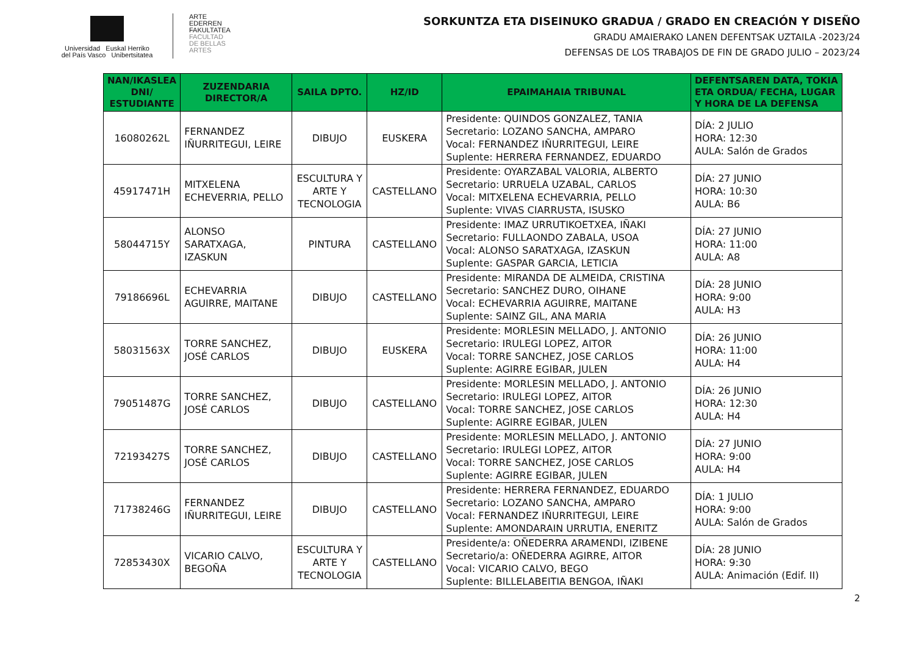Universidad Euskal Herriko
del País Vasco Unibertsitatea
ARTE
EDERREN
FAKULTATEA
FACULTAD
DE BELLAS
ARTES
SORKUNTZA ETA DISEINUKO GRADUA / GRADO EN CREACIÓN Y DISEÑO
GRADU AMAIERAKO LANEN DEFENTSAK UZTAILA -2023/24
DEFENSAS DE LOS TRABAJOS DE FIN DE GRADO JULIO – 2023/24
| NAN/IKASLEA DNI/ ESTUDIANTE | ZUZENDARIA DIRECTOR/A | SAILA DPTO. | HZ/ID | EPAIMAHAIA TRIBUNAL | DEFENTSAREN DATA, TOKIA ETA ORDUA/ FECHA, LUGAR Y HORA DE LA DEFENSA |
| --- | --- | --- | --- | --- | --- |
| 16080262L | FERNANDEZ IÑURRITEGUI, LEIRE | DIBUJO | EUSKERA | Presidente: QUINDOS GONZALEZ, TANIA Secretario: LOZANO SANCHA, AMPARO Vocal: FERNANDEZ IÑURRITEGUI, LEIRE Suplente: HERRERA FERNANDEZ, EDUARDO | DÍA: 2 JULIO HORA: 12:30 AULA: Salón de Grados |
| 45917471H | MITXELENA ECHEVERRIA, PELLO | ESCULTURA Y ARTE Y TECNOLOGIA | CASTELLANO | Presidente: OYARZABAL VALORIA, ALBERTO Secretario: URRUELA UZABAL, CARLOS Vocal: MITXELENA ECHEVARRIA, PELLO Suplente: VIVAS CIARRUSTA, ISUSKO | DÍA: 27 JUNIO HORA: 10:30 AULA: B6 |
| 58044715Y | ALONSO SARATXAGA, IZASKUN | PINTURA | CASTELLANO | Presidente: IMAZ URRUTIKOETXEA, IÑAKI Secretario: FULLAONDO ZABALA, USOA Vocal: ALONSO SARATXAGA, IZASKUN Suplente: GASPAR GARCIA, LETICIA | DÍA: 27 JUNIO HORA: 11:00 AULA: A8 |
| 79186696L | ECHEVARRIA AGUIRRE, MAITANE | DIBUJO | CASTELLANO | Presidente: MIRANDA DE ALMEIDA, CRISTINA Secretario: SANCHEZ DURO, OIHANE Vocal: ECHEVARRIA AGUIRRE, MAITANE Suplente: SAINZ GIL, ANA MARIA | DÍA: 28 JUNIO HORA: 9:00 AULA: H3 |
| 58031563X | TORRE SANCHEZ, JOSÉ CARLOS | DIBUJO | EUSKERA | Presidente: MORLESIN MELLADO, J. ANTONIO Secretario: IRULEGI LOPEZ, AITOR Vocal: TORRE SANCHEZ, JOSE CARLOS Suplente: AGIRRE EGIBAR, JULEN | DÍA: 26 JUNIO HORA: 11:00 AULA: H4 |
| 79051487G | TORRE SANCHEZ, JOSÉ CARLOS | DIBUJO | CASTELLANO | Presidente: MORLESIN MELLADO, J. ANTONIO Secretario: IRULEGI LOPEZ, AITOR Vocal: TORRE SANCHEZ, JOSE CARLOS Suplente: AGIRRE EGIBAR, JULEN | DÍA: 26 JUNIO HORA: 12:30 AULA: H4 |
| 72193427S | TORRE SANCHEZ, JOSÉ CARLOS | DIBUJO | CASTELLANO | Presidente: MORLESIN MELLADO, J. ANTONIO Secretario: IRULEGI LOPEZ, AITOR Vocal: TORRE SANCHEZ, JOSE CARLOS Suplente: AGIRRE EGIBAR, JULEN | DÍA: 27 JUNIO HORA: 9:00 AULA: H4 |
| 71738246G | FERNANDEZ IÑURRITEGUI, LEIRE | DIBUJO | CASTELLANO | Presidente: HERRERA FERNANDEZ, EDUARDO Secretario: LOZANO SANCHA, AMPARO Vocal: FERNANDEZ IÑURRITEGUI, LEIRE Suplente: AMONDARAIN URRUTIA, ENERITZ | DÍA: 1 JULIO HORA: 9:00 AULA: Salón de Grados |
| 72853430X | VICARIO CALVO, BEGOÑA | ESCULTURA Y ARTE Y TECNOLOGIA | CASTELLANO | Presidente/a: OÑEDERRA ARAMENDI, IZIBENE Secretario/a: OÑEDERRA AGIRRE, AITOR Vocal: VICARIO CALVO, BEGO Suplente: BILLELABEITIA BENGOA, IÑAKI | DÍA: 28 JUNIO HORA: 9:30 AULA: Animación (Edif. II) |
2